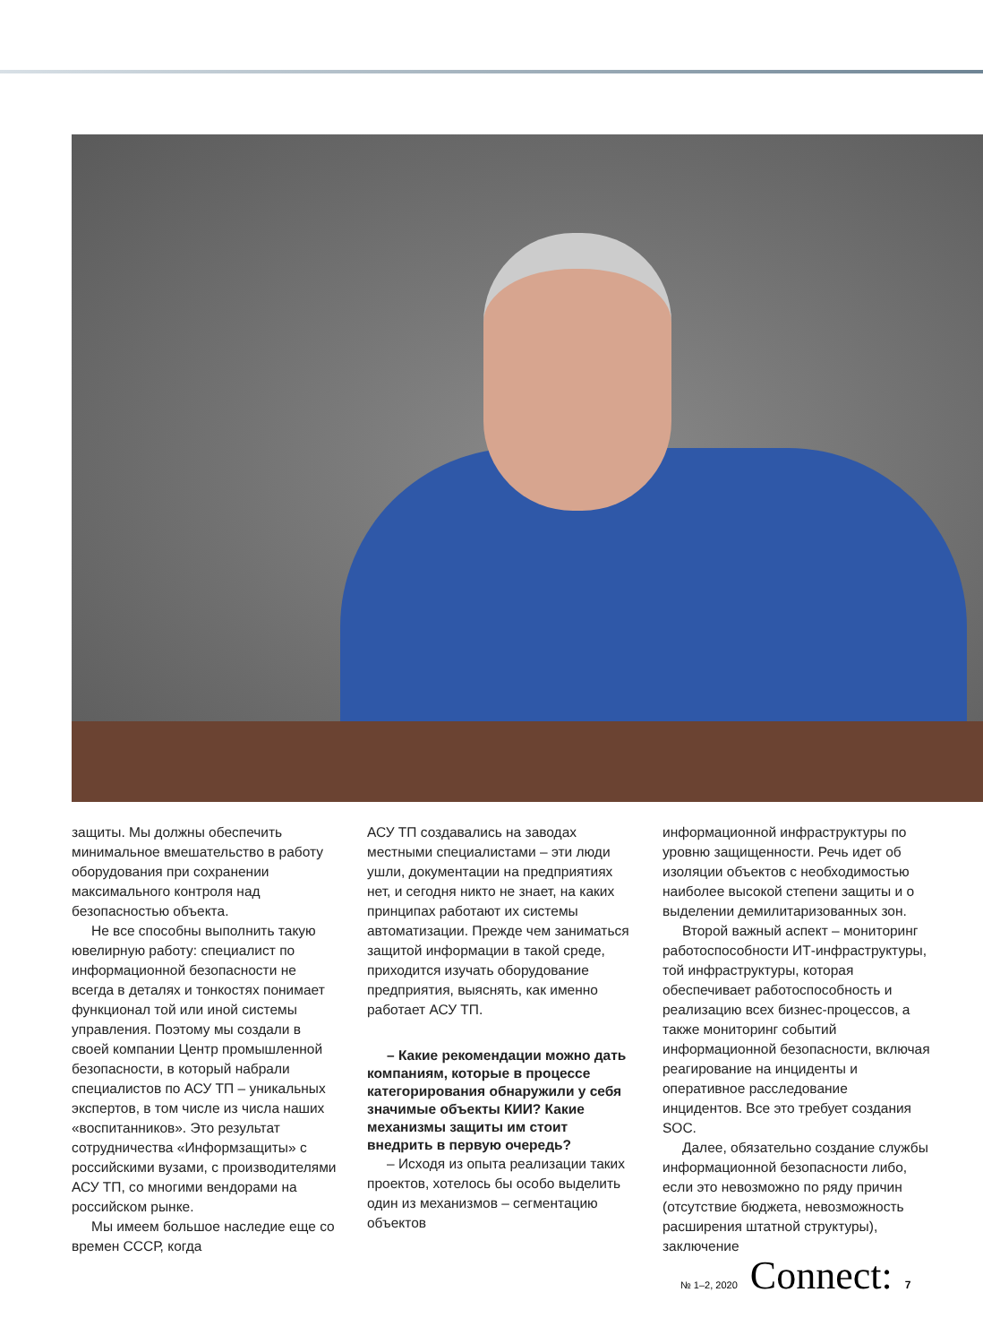защиты. Мы должны обеспечить минимальное вмешательство в работу оборудования при сохранении максимального контроля над безопасностью объекта.
Не все способны выполнить такую ювелирную работу: специалист по информационной безопасности не всегда в деталях и тонкостях понимает функционал той или иной системы управления. Поэтому мы создали в своей компании Центр промышленной безопасности, в который набрали специалистов по АСУ ТП – уникальных экспертов, в том числе из числа наших «воспитанников». Это результат сотрудничества «Информзащиты» с российскими вузами, с производителями АСУ ТП, со многими вендорами на российском рынке.
Мы имеем большое наследие еще со времен СССР, когда
АСУ ТП создавались на заводах местными специалистами – эти люди ушли, документации на предприятиях нет, и сегодня никто не знает, на каких принципах работают их системы автоматизации. Прежде чем заниматься защитой информации в такой среде, приходится изучать оборудование предприятия, выяснять, как именно работает АСУ ТП.
– Какие рекомендации можно дать компаниям, которые в процессе категорирования обнаружили у себя значимые объекты КИИ? Какие механизмы защиты им стоит внедрить в первую очередь?
– Исходя из опыта реализации таких проектов, хотелось бы особо выделить один из механизмов – сегментацию объектов
информационной инфраструктуры по уровню защищенности. Речь идет об изоляции объектов с необходимостью наиболее высокой степени защиты и о выделении демилитаризованных зон.
Второй важный аспект – мониторинг работоспособности ИТ-инфраструктуры, той инфраструктуры, которая обеспечивает работоспособность и реализацию всех бизнес-процессов, а также мониторинг событий информационной безопасности, включая реагирование на инциденты и оперативное расследование инцидентов. Все это требует создания SOC.
Далее, обязательно создание службы информационной безопасности либо, если это невозможно по ряду причин (отсутствие бюджета, невозможность расширения штатной структуры), заключение
№ 1–2, 2020 Connect: 7